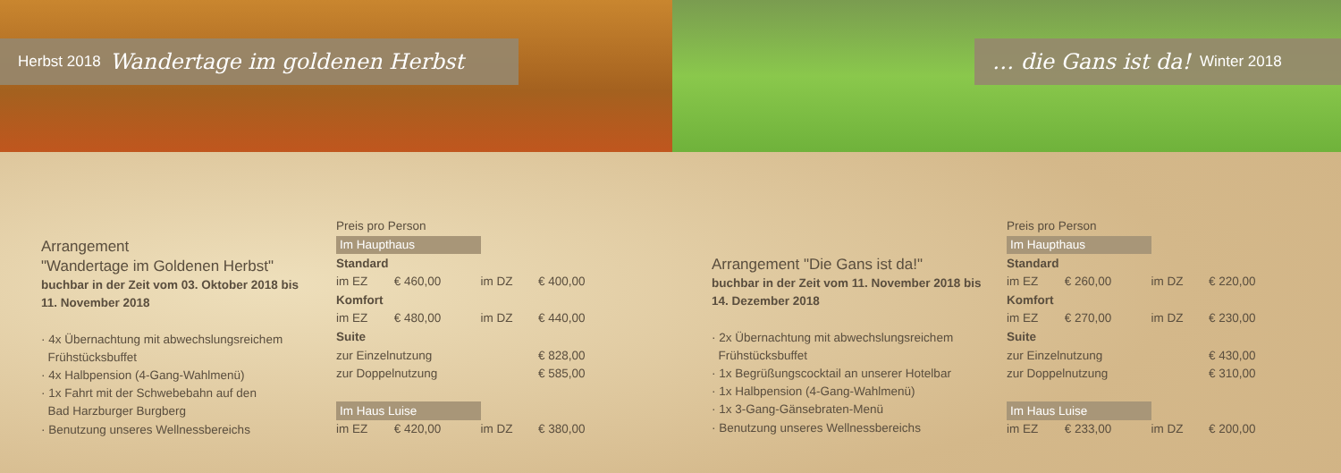Herbst 2018 Wandertage im goldenen Herbst
… die Gans ist da! Winter 2018
Arrangement
"Wandertage im Goldenen Herbst"
buchbar in der Zeit vom 03. Oktober 2018 bis
11. November 2018
· 4x Übernachtung mit abwechslungsreichem
Frühstücksbuffet
· 4x Halbpension (4-Gang-Wahlmenü)
· 1x Fahrt mit der Schwebebahn auf den
Bad Harzburger Burgberg
· Benutzung unseres Wellnessbereichs
| Preis pro Person | | | |
| Im Haupthaus | | | |
| Standard | | | |
| im EZ | € 460,00 | im DZ | € 400,00 |
| Komfort | | | |
| im EZ | € 480,00 | im DZ | € 440,00 |
| Suite | | | |
| zur Einzelnutzung | | | € 828,00 |
| zur Doppelnutzung | | | € 585,00 |
| Im Haus Luise | | | |
| im EZ | € 420,00 | im DZ | € 380,00 |
Arrangement "Die Gans ist da!"
buchbar in der Zeit vom 11. November 2018 bis
14. Dezember 2018
· 2x Übernachtung mit abwechslungsreichem
Frühstücksbuffet
· 1x Begrüßungscocktail an unserer Hotelbar
· 1x Halbpension (4-Gang-Wahlmenü)
· 1x 3-Gang-Gänsebraten-Menü
· Benutzung unseres Wellnessbereichs
| Preis pro Person | | | |
| Im Haupthaus | | | |
| Standard | | | |
| im EZ | € 260,00 | im DZ | € 220,00 |
| Komfort | | | |
| im EZ | € 270,00 | im DZ | € 230,00 |
| Suite | | | |
| zur Einzelnutzung | | | € 430,00 |
| zur Doppelnutzung | | | € 310,00 |
| Im Haus Luise | | | |
| im EZ | € 233,00 | im DZ | € 200,00 |